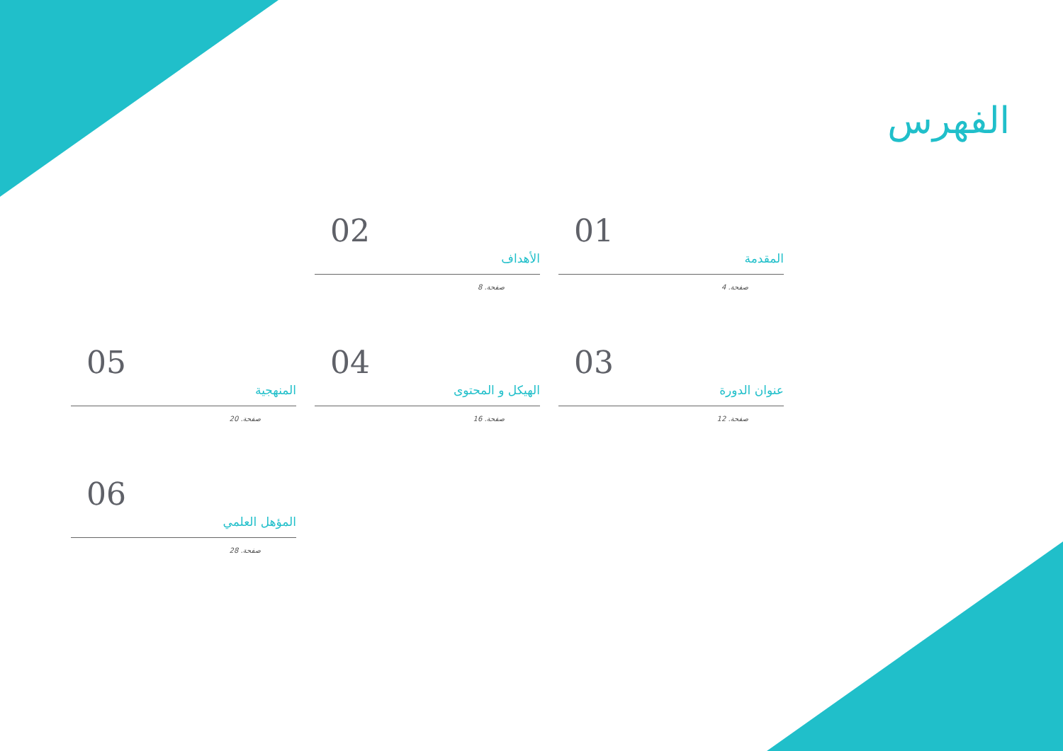الفهرس
01
المقدمة
صفحة. 4
02
الأهداف
صفحة. 8
03
عنوان الدورة
صفحة. 12
04
الهيكل و المحتوى
صفحة. 16
05
المنهجية
صفحة. 20
06
المؤهل العلمي
صفحة. 28